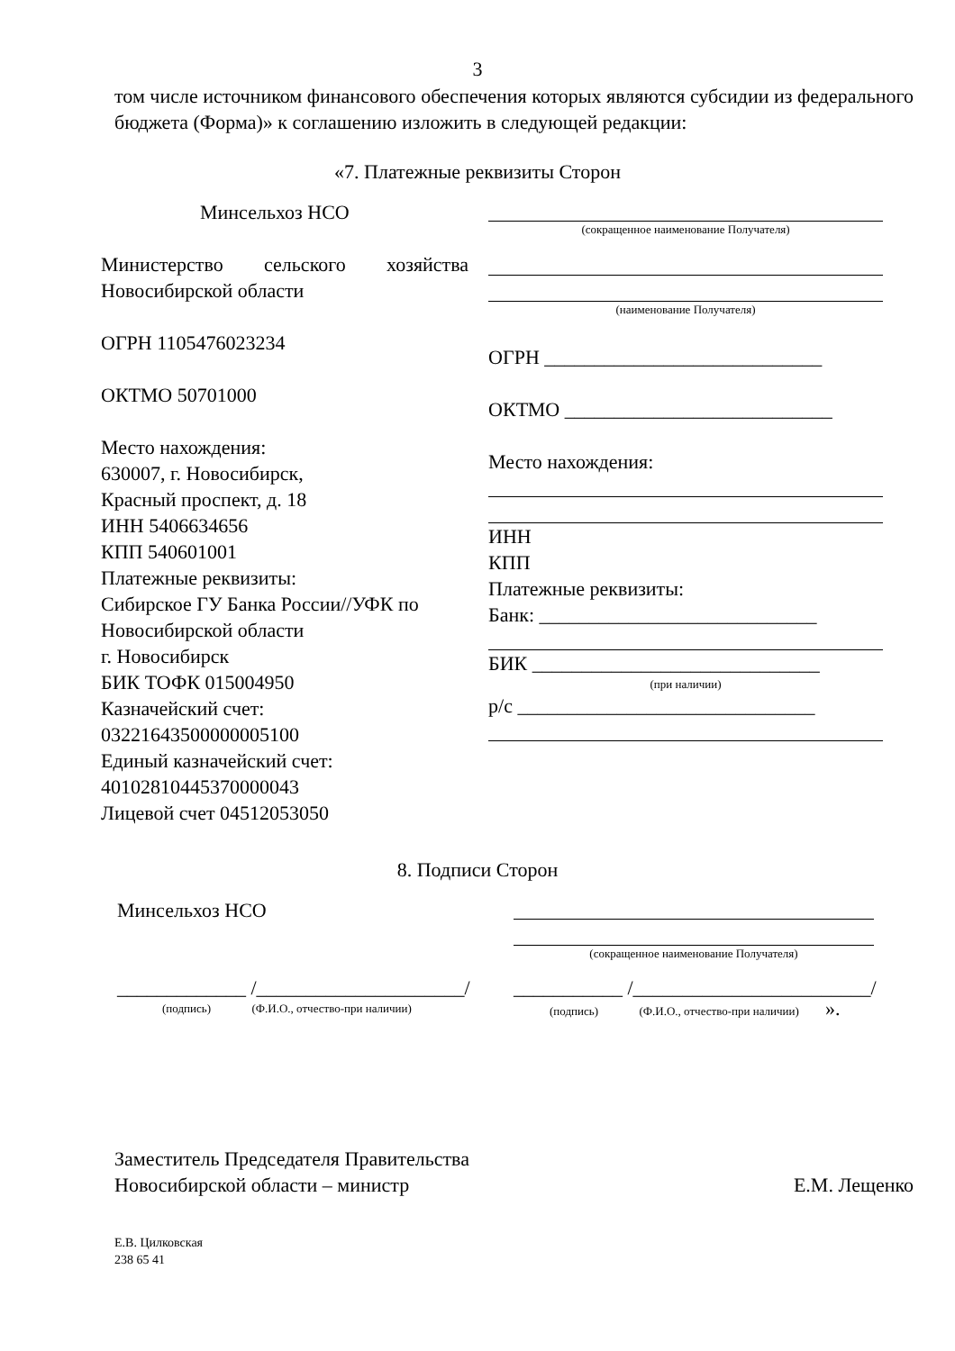3
том числе источником финансового обеспечения которых являются субсидии из федерального бюджета (Форма)» к соглашению изложить в следующей редакции:
«7. Платежные реквизиты Сторон
Минсельхоз НСО
Министерство сельского хозяйства Новосибирской области
ОГРН 1105476023234
ОКТМО 50701000
Место нахождения:
630007, г. Новосибирск,
Красный проспект, д. 18
ИНН 5406634656
КПП 540601001
Платежные реквизиты:
Сибирское ГУ Банка России//УФК по Новосибирской области
г. Новосибирск
БИК ТОФК 015004950
Казначейский счет:
03221643500000005100
Единый казначейский счет:
40102810445370000043
Лицевой счет 04512053050
(сокращенное наименование Получателя)
(наименование Получателя)
ОГРН ____________________________
ОКТМО ___________________________
Место нахождения:
ИНН
КПП
Платежные реквизиты:
Банк: ____________________________
БИК _____________________________
(при наличии)
р/с ______________________________
8. Подписи Сторон
Минсельхоз НСО
(сокращенное наименование Получателя)
_____________ /_____________________/
(подпись) (Ф.И.О., отчество-при наличии)
___________ /________________________/
(подпись) (Ф.И.О., отчество-при наличии) ».
Заместитель Председателя Правительства
Новосибирской области – министр
Е.М. Лещенко
Е.В. Цилковская
238 65 41